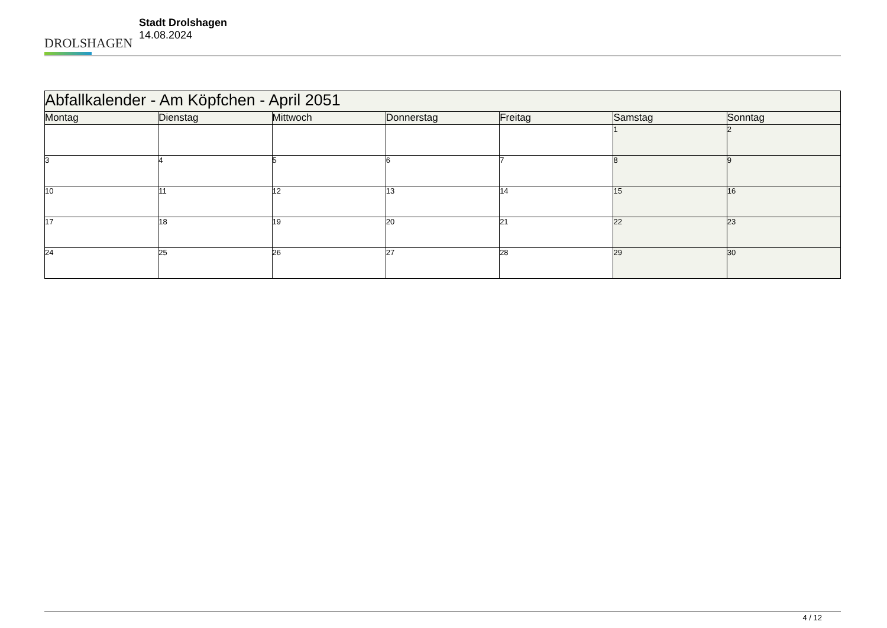DROLSHAGEN
Stadt Drolshagen
14.08.2024
| Abfallkalender - Am Köpfchen - April 2051 | | | | | | |
| --- | --- | --- | --- | --- | --- | --- |
| Montag | Dienstag | Mittwoch | Donnerstag | Freitag | Samstag | Sonntag |
| | | | | | 1 | 2 |
| 3 | 4 | 5 | 6 | 7 | 8 | 9 |
| 10 | 11 | 12 | 13 | 14 | 15 | 16 |
| 17 | 18 | 19 | 20 | 21 | 22 | 23 |
| 24 | 25 | 26 | 27 | 28 | 29 | 30 |
4 / 12